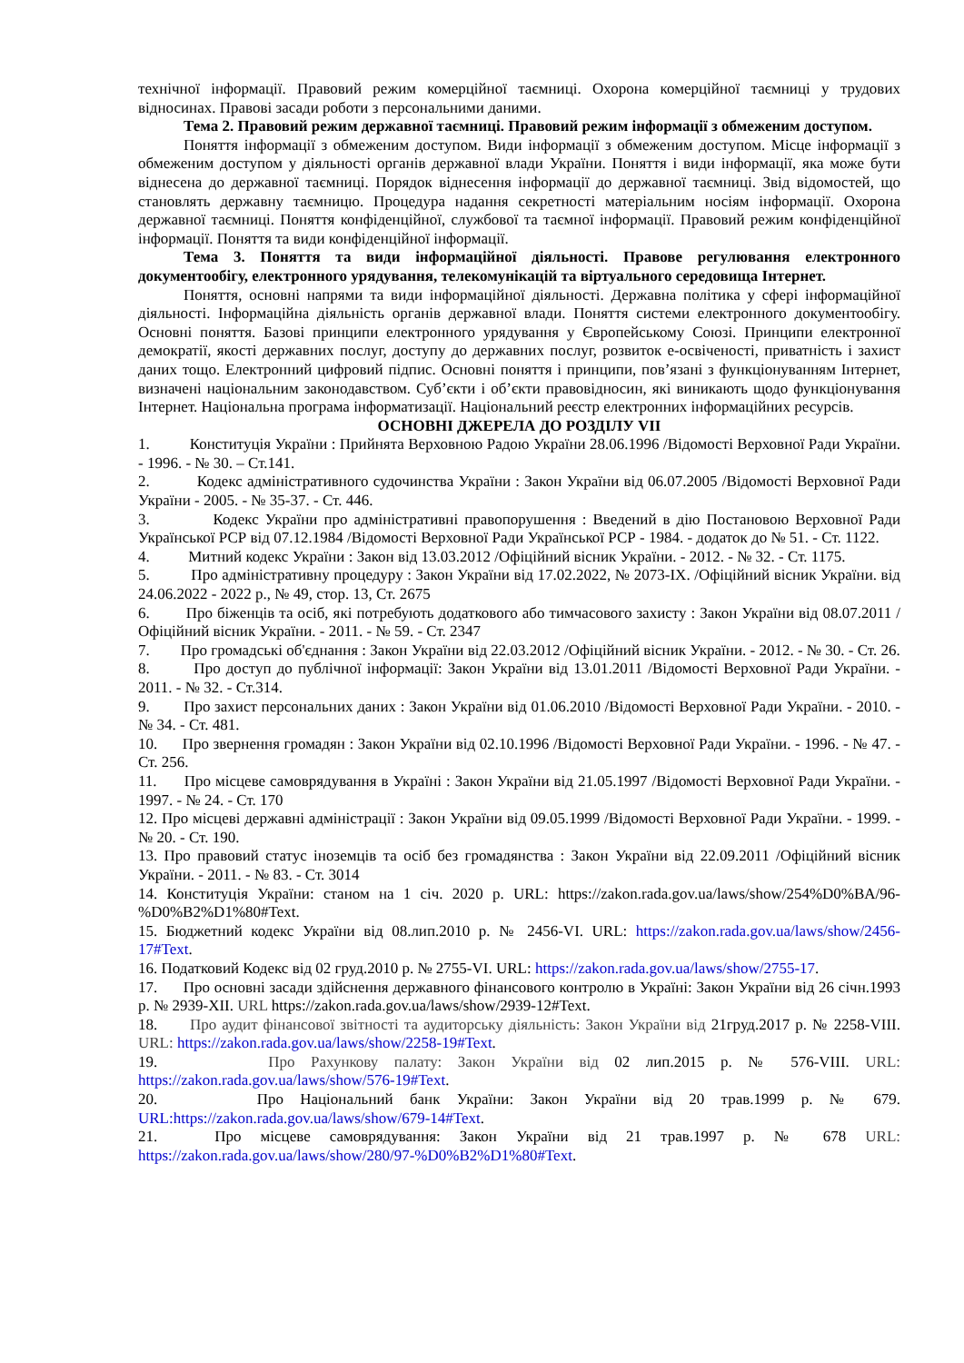технічної інформації. Правовий режим комерційної таємниці. Охорона комерційної таємниці у трудових відносинах. Правові засади роботи з персональними даними.
Тема 2. Правовий режим державної таємниці. Правовий режим інформації з обмеженим доступом.
Поняття інформації з обмеженим доступом. Види інформації з обмеженим доступом. Місце інформації з обмеженим доступом у діяльності органів державної влади України. Поняття і види інформації, яка може бути віднесена до державної таємниці. Порядок віднесення інформації до державної таємниці. Звід відомостей, що становлять державну таємницю. Процедура надання секретності матеріальним носіям інформації. Охорона державної таємниці. Поняття конфіденційної, службової та таємної інформації. Правовий режим конфіденційної інформації. Поняття та види конфіденційної інформації.
Тема 3. Поняття та види інформаційної діяльності. Правове регулювання електронного документообігу, електронного урядування, телекомунікацій та віртуального середовища Інтернет.
Поняття, основні напрями та види інформаційної діяльності. Державна політика у сфері інформаційної діяльності. Інформаційна діяльність органів державної влади. Поняття системи електронного документообігу. Основні поняття. Базові принципи електронного урядування у Європейському Союзі. Принципи електронної демократії, якості державних послуг, доступу до державних послуг, розвиток е-освіченості, приватність і захист даних тощо. Електронний цифровий підпис. Основні поняття і принципи, пов’язані з функціонуванням Інтернет, визначені національним законодавством. Суб’єкти і об’єкти правовідносин, які виникають щодо функціонування Інтернет. Національна програма інформатизації. Національний реєстр електронних інформаційних ресурсів.
ОСНОВНІ ДЖЕРЕЛА ДО РОЗДІЛУ VII
1. Конституція України : Прийнята Верховною Радою України 28.06.1996 /Відомості Верховної Ради України. - 1996. - № 30. – Ст.141.
2. Кодекс адміністративного судочинства України : Закон України від 06.07.2005 /Відомості Верховної Ради України - 2005. - № 35-37. - Ст. 446.
3. Кодекс України про адміністративні правопорушення : Введений в дію Постановою Верховної Ради Української РСР від 07.12.1984 /Відомості Верховної Ради Української РСР - 1984. - додаток до № 51. - Ст. 1122.
4. Митний кодекс України : Закон від 13.03.2012 /Офіційний вісник України. - 2012. - № 32. - Ст. 1175.
5. Про адміністративну процедуру : Закон України від 17.02.2022, № 2073-IX. /Офіційний вісник України. від 24.06.2022 - 2022 р., № 49, стор. 13, Ст. 2675
6. Про біженців та осіб, які потребують додаткового або тимчасового захисту : Закон України від 08.07.2011 /Офіційний вісник України. - 2011. - № 59. - Ст. 2347
7. Про громадські об'єднання : Закон України від 22.03.2012 /Офіційний вісник України. - 2012. - № 30. - Ст. 26.
8. Про доступ до публічної інформації: Закон України від 13.01.2011 /Відомості Верховної Ради України. - 2011. - № 32. - Ст.314.
9. Про захист персональних даних : Закон України від 01.06.2010 /Відомості Верховної Ради України. - 2010. - № 34. - Ст. 481.
10. Про звернення громадян : Закон України від 02.10.1996 /Відомості Верховної Ради України. - 1996. - № 47. - Ст. 256.
11. Про місцеве самоврядування в Україні : Закон України від 21.05.1997 /Відомості Верховної Ради України. - 1997. - № 24. - Ст. 170
12. Про місцеві державні адміністрації : Закон України від 09.05.1999 /Відомості Верховної Ради України. - 1999. - № 20. - Ст. 190.
13. Про правовий статус іноземців та осіб без громадянства : Закон України від 22.09.2011 /Офіційний вісник України. - 2011. - № 83. - Ст. 3014
14. Конституція України: станом на 1 січ. 2020 р. URL: https://zakon.rada.gov.ua/laws/show/254%D0%BA/96-%D0%B2%D1%80#Text.
15. Бюджетний кодекс України від 08.лип.2010 р. № 2456-VI. URL: https://zakon.rada.gov.ua/laws/show/2456-17#Text.
16. Податковий Кодекс від 02 груд.2010 р. № 2755-VI. URL: https://zakon.rada.gov.ua/laws/show/2755-17.
17. Про основні засади здійснення державного фінансового контролю в Україні: Закон України від 26 січн.1993 р. № 2939-XII. URL https://zakon.rada.gov.ua/laws/show/2939-12#Text.
18. Про аудит фінансової звітності та аудиторську діяльність: Закон України від 21груд.2017 р. № 2258-VIII. URL: https://zakon.rada.gov.ua/laws/show/2258-19#Text.
19. Про Рахункову палату: Закон України від 02 лип.2015 р. № 576-VIII. URL: https://zakon.rada.gov.ua/laws/show/576-19#Text.
20. Про Національний банк України: Закон України від 20 трав.1999 р. № 679. URL:https://zakon.rada.gov.ua/laws/show/679-14#Text.
21. Про місцеве самоврядування: Закон України від 21 трав.1997 р. № 678 URL: https://zakon.rada.gov.ua/laws/show/280/97-%D0%B2%D1%80#Text.